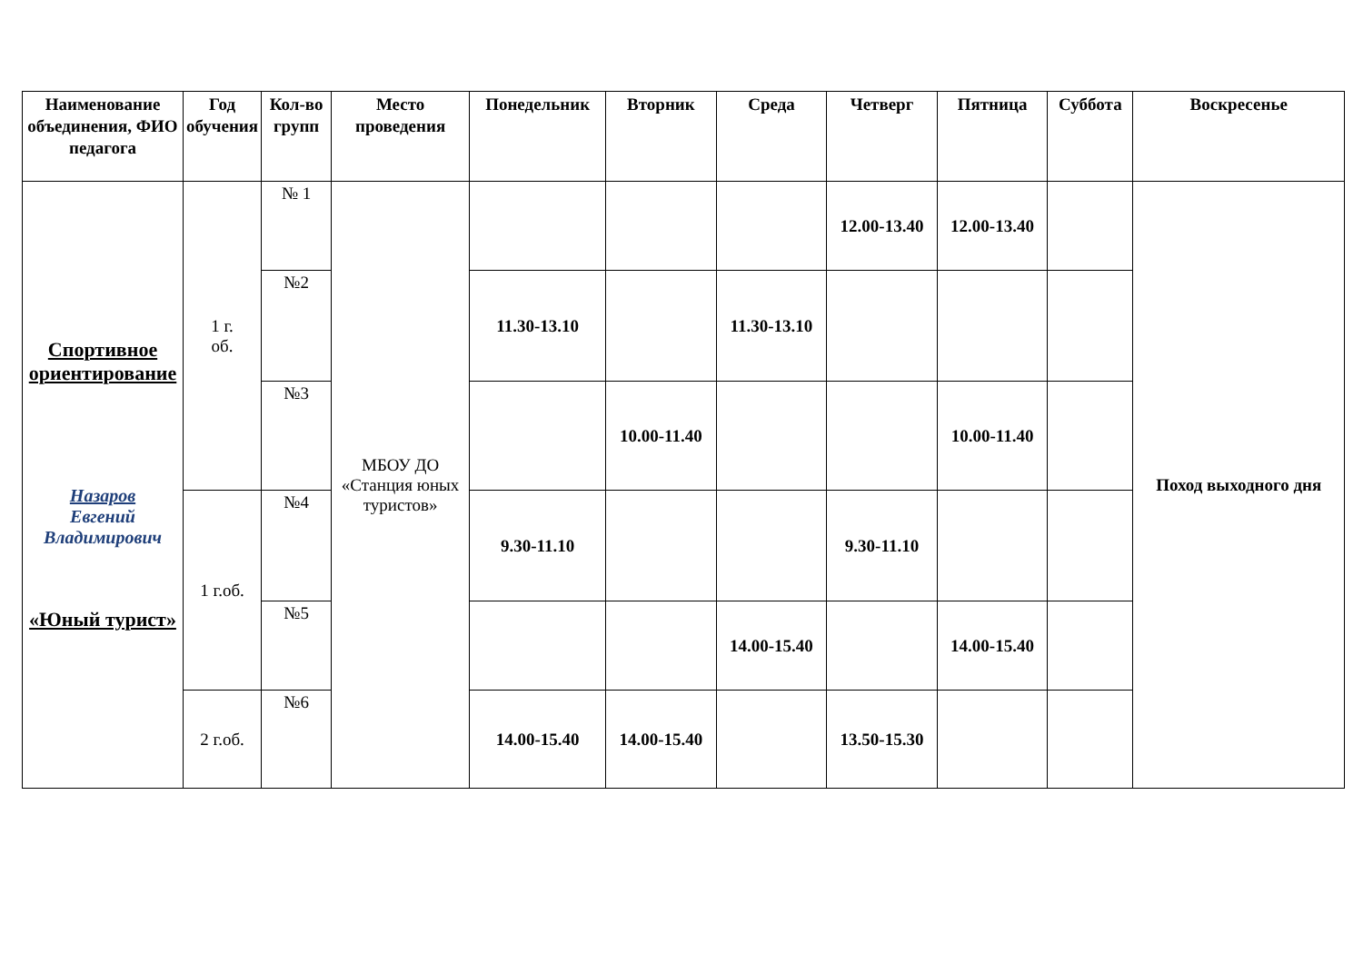| Наименование объединения, ФИО педагога | Год обучения | Кол-во групп | Место проведения | Понедельник | Вторник | Среда | Четверг | Пятница | Суббота | Воскресенье |
| --- | --- | --- | --- | --- | --- | --- | --- | --- | --- | --- |
| Спортивное ориентирование Назаров Евгений Владимирович «Юный турист» | 1 г. об. | № 1 | МБОУ ДО «Станция юных туристов» | | | | 12.00-13.40 | 12.00-13.40 | | Поход выходного дня |
| | | №2 | | 11.30-13.10 | | 11.30-13.10 | | | | |
| | | №3 | | | 10.00-11.40 | | | 10.00-11.40 | | |
| | 1 г.об. | №4 | | 9.30-11.10 | | | 9.30-11.10 | | | |
| | | №5 | | | | 14.00-15.40 | | 14.00-15.40 | | |
| | 2 г.об. | №6 | | 14.00-15.40 | 14.00-15.40 | | 13.50-15.30 | | | |